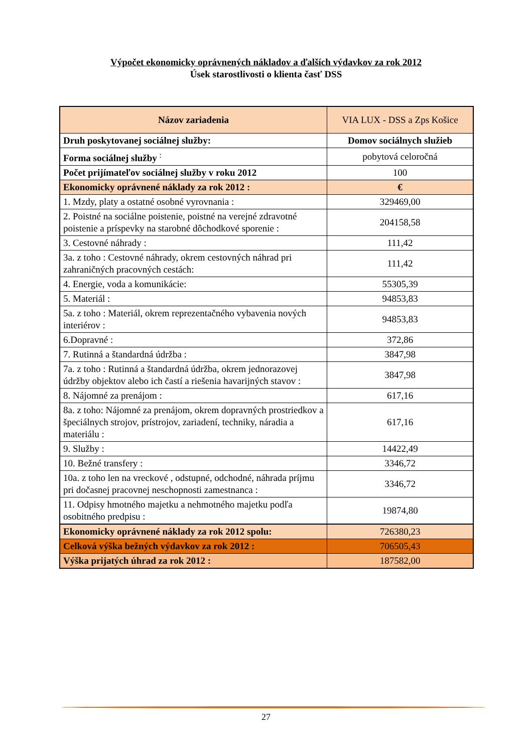Výpočet ekonomicky oprávnených nákladov a ďalších výdavkov za rok 2012
Úsek starostlivosti o klienta časť DSS
| Názov zariadenia | VIA LUX - DSS a Zps Košice |
| --- | --- |
| Druh poskytovanej sociálnej služby: | Domov sociálnych služieb |
| Forma sociálnej služby <sup>:</sup> | pobytová celoročná |
| Počet prijímateľov sociálnej služby v roku 2012 | 100 |
| Ekonomicky oprávnené náklady za rok 2012 : | € |
| 1. Mzdy, platy a ostatné osobné vyrovnania : | 329469,00 |
| 2. Poistné na sociálne poistenie, poistné na verejné zdravotné poistenie a príspevky na starobné dôchodkové sporenie : | 204158,58 |
| 3. Cestovné náhrady : | 111,42 |
| 3a. z toho : Cestovné náhrady, okrem cestovných náhrad pri zahraničných pracovných cestách: | 111,42 |
| 4. Energie, voda a komunikácie: | 55305,39 |
| 5. Materiál : | 94853,83 |
| 5a. z toho : Materiál, okrem reprezentačného vybavenia nových interiérov : | 94853,83 |
| 6.Dopravné : | 372,86 |
| 7. Rutinná a štandardná údržba : | 3847,98 |
| 7a. z toho : Rutinná a štandardná údržba, okrem jednorazovej údržby objektov alebo ich častí a riešenia havarijných stavov : | 3847,98 |
| 8. Nájomné za prenájom : | 617,16 |
| 8a. z toho: Nájomné za prenájom, okrem dopravných prostriedkov a špeciálnych strojov, prístrojov, zariadení, techniky, náradia a materiálu : | 617,16 |
| 9. Služby : | 14422,49 |
| 10. Bežné transfery : | 3346,72 |
| 10a. z toho len na vreckové , odstupné, odchodné, náhrada príjmu pri dočasnej pracovnej neschopnosti zamestnanca : | 3346,72 |
| 11. Odpisy hmotného majetku a nehmotného majetku podľa osobitného predpisu : | 19874,80 |
| Ekonomicky oprávnené náklady za rok 2012 spolu: | 726380,23 |
| Celková výška bežných výdavkov za rok 2012 : | 706505,43 |
| Výška prijatých úhrad za rok 2012 : | 187582,00 |
27